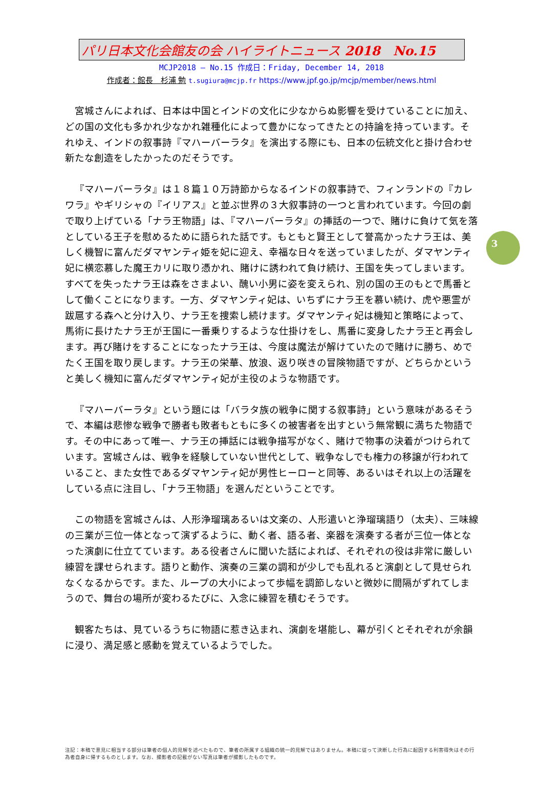パリ日本文化会館友の会 ハイライトニュース 2018　No.15
MCJP2018 ― No.15 作成日：Friday, December 14, 2018
作成者：館長　杉浦 勉 t.sugiura@mcjp.fr https://www.jpf.go.jp/mcjp/member/news.html
宮城さんによれば、日本は中国とインドの文化に少なからぬ影響を受けていることに加え、どの国の文化も多かれ少なかれ雑種化によって豊かになってきたとの持論を持っています。それゆえ、インドの叙事詩『マハーバーラタ』を演出する際にも、日本の伝統文化と掛け合わせ新たな創造をしたかったのだそうです。
『マハーバーラタ』は１８篇１０万詩節からなるインドの叙事詩で、フィンランドの『カレワラ』やギリシャの『イリアス』と並ぶ世界の３大叙事詩の一つと言われています。今回の劇で取り上げている「ナラ王物語」は、『マハーバーラタ』の挿話の一つで、賭けに負けて気を落としている王子を慰めるために語られた話です。もともと賢王として誉高かったナラ王は、美しく機智に富んだダマヤンティ姫を妃に迎え、幸福な日々を送っていましたが、ダマヤンティ妃に横恋慕した魔王カリに取り憑かれ、賭けに誘われて負け続け、王国を失ってしまいます。すべてを失ったナラ王は森をさまよい、醜い小男に姿を変えられ、別の国の王のもとで馬番として働くことになります。一方、ダマヤンティ妃は、いちずにナラ王を慕い続け、虎や悪霊が跋扈する森へと分け入り、ナラ王を捜索し続けます。ダマヤンティ妃は機知と策略によって、馬術に長けたナラ王が王国に一番乗りするような仕掛けをし、馬番に変身したナラ王と再会します。再び賭けをすることになったナラ王は、今度は魔法が解けていたので賭けに勝ち、めでたく王国を取り戻します。ナラ王の栄華、放浪、返り咲きの冒険物語ですが、どちらかというと美しく機知に富んだダマヤンティ妃が主役のような物語です。
『マハーバーラタ』という題には「バラタ族の戦争に関する叙事詩」という意味があるそうで、本編は悲惨な戦争で勝者も敗者もともに多くの被害者を出すという無常観に満ちた物語です。その中にあって唯一、ナラ王の挿話には戦争描写がなく、賭けで物事の決着がつけられています。宮城さんは、戦争を経験していない世代として、戦争なしでも権力の移譲が行われていること、また女性であるダマヤンティ妃が男性ヒーローと同等、あるいはそれ以上の活躍をしている点に注目し、「ナラ王物語」を選んだということです。
この物語を宮城さんは、人形浄瑠璃あるいは文楽の、人形遣いと浄瑠璃語り（太夫）、三味線の三業が三位一体となって演ずるように、動く者、語る者、楽器を演奏する者が三位一体となった演劇に仕立てています。ある役者さんに聞いた話によれば、それぞれの役は非常に厳しい練習を課せられます。語りと動作、演奏の三業の調和が少しでも乱れると演劇として見せられなくなるからです。また、ループの大小によって歩幅を調節しないと微妙に間隔がずれてしまうので、舞台の場所が変わるたびに、入念に練習を積むそうです。
観客たちは、見ているうちに物語に惹き込まれ、演劇を堪能し、幕が引くとそれぞれが余韻に浸り、満足感と感動を覚えているようでした。
3
注記：本稿で意見に相当する部分は筆者の個人的見解を述べたもので、筆者の所属する組織の統一的見解ではありません。本稿に従って決断した行為に起因する利害得失はその行為者自身に帰するものとします。なお、撮影者の記載がない写真は筆者が撮影したものです。